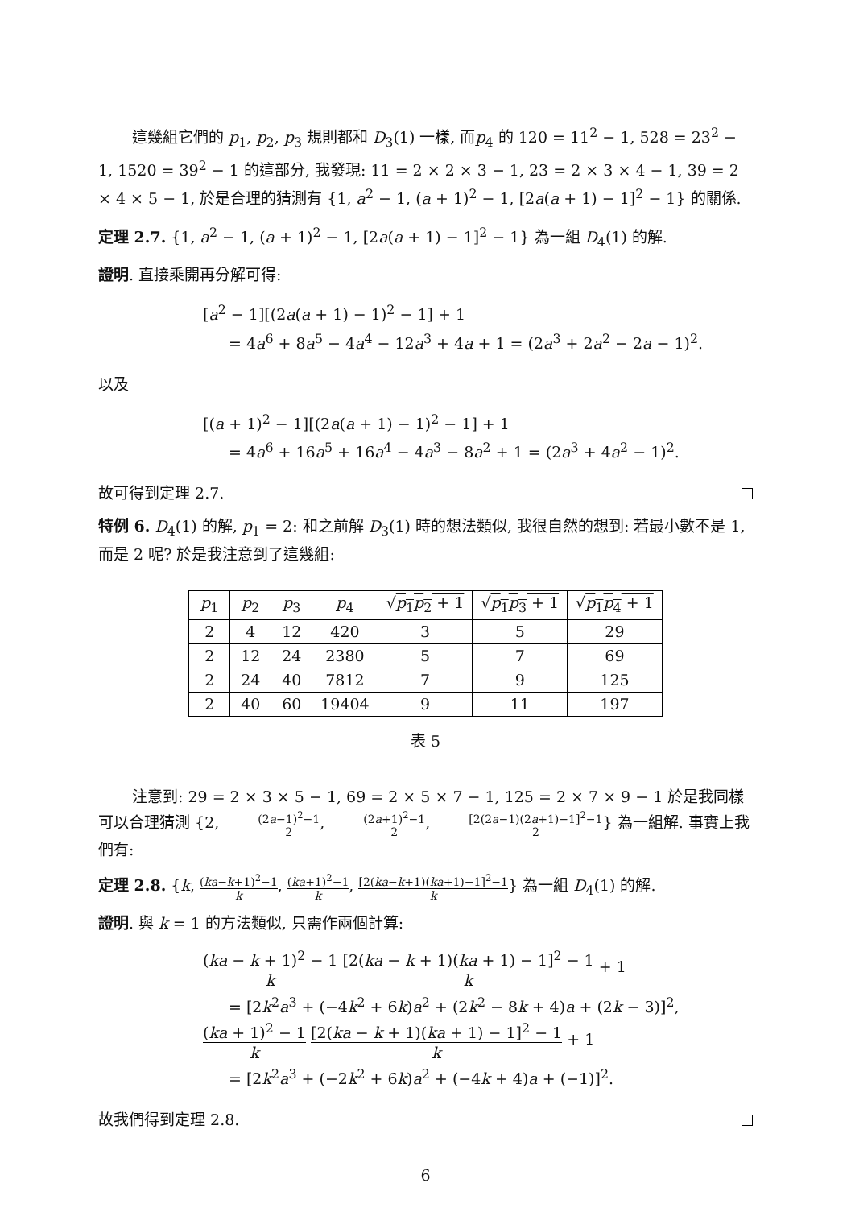這幾組它們的 p<sub>1</sub>, p<sub>2</sub>, p<sub>3</sub> 規則都和 D<sub>3</sub>(1) 一樣, 而p<sub>4</sub> 的 120 = 11<sup>2</sup> − 1, 528 = 23<sup>2</sup> − 1, 1520 = 39<sup>2</sup> − 1 的這部分, 我發現: 11 = 2 × 2 × 3 − 1, 23 = 2 × 3 × 4 − 1, 39 = 2 × 4 × 5 − 1, 於是合理的猜測有 {1, a<sup>2</sup> − 1, (a + 1)<sup>2</sup> − 1, [2a(a + 1) − 1]<sup>2</sup> − 1} 的關係.
定理 2.7. {1, a<sup>2</sup> − 1, (a + 1)<sup>2</sup> − 1, [2a(a + 1) − 1]<sup>2</sup> − 1} 為一組 D<sub>4</sub>(1) 的解.
證明. 直接乘開再分解可得:
[a<sup>2</sup> − 1][(2a(a + 1) − 1)<sup>2</sup> − 1] + 1
= 4a<sup>6</sup> + 8a<sup>5</sup> − 4a<sup>4</sup> − 12a<sup>3</sup> + 4a + 1 = (2a<sup>3</sup> + 2a<sup>2</sup> − 2a − 1)<sup>2</sup>.
以及
[(a + 1)<sup>2</sup> − 1][(2a(a + 1) − 1)<sup>2</sup> − 1] + 1
= 4a<sup>6</sup> + 16a<sup>5</sup> + 16a<sup>4</sup> − 4a<sup>3</sup> − 8a<sup>2</sup> + 1 = (2a<sup>3</sup> + 4a<sup>2</sup> − 1)<sup>2</sup>.
故可得到定理 2.7.
特例 6. D<sub>4</sub>(1) 的解, p<sub>1</sub> = 2: 和之前解 D<sub>3</sub>(1) 時的想法類似, 我很自然的想到: 若最小數不是 1, 而是 2 呢? 於是我注意到了這幾組:
| p<sub>1</sub> | p<sub>2</sub> | p<sub>3</sub> | p<sub>4</sub> | √ p<sub>1</sub> p<sub>2</sub> + 1 | √ p<sub>1</sub> p<sub>3</sub> + 1 | √ p<sub>1</sub> p<sub>4</sub> + 1 |
| --- | --- | --- | --- | --- | --- | --- |
| 2 | 4 | 12 | 420 | 3 | 5 | 29 |
| 2 | 12 | 24 | 2380 | 5 | 7 | 69 |
| 2 | 24 | 40 | 7812 | 7 | 9 | 125 |
| 2 | 40 | 60 | 19404 | 9 | 11 | 197 |
表 5
注意到: 29 = 2 × 3 × 5 − 1, 69 = 2 × 5 × 7 − 1, 125 = 2 × 7 × 9 − 1 於是我同樣可以合理猜測 {2, (2a−1)<sup>2</sup>−1 2, (2a+1)<sup>2</sup>−1 2, [2(2a−1)(2a+1)−1]<sup>2</sup>−1 2} 為一組解. 事實上我們有:
定理 2.8. {k, (ka−k+1)<sup>2</sup>−1 k, (ka+1)<sup>2</sup>−1 k, [2(ka−k+1)(ka+1)−1]<sup>2</sup>−1 k} 為一組 D<sub>4</sub>(1) 的解.
證明. 與 k = 1 的方法類似, 只需作兩個計算:
(ka − k + 1)<sup>2</sup> − 1 k [2(ka − k + 1)(ka + 1) − 1]<sup>2</sup> − 1 k + 1
= [2k<sup>2</sup>a<sup>3</sup> + (−4k<sup>2</sup> + 6k)a<sup>2</sup> + (2k<sup>2</sup> − 8k + 4)a + (2k − 3)]<sup>2</sup>,
(ka + 1)<sup>2</sup> − 1 k [2(ka − k + 1)(ka + 1) − 1]<sup>2</sup> − 1 k + 1
= [2k<sup>2</sup>a<sup>3</sup> + (−2k<sup>2</sup> + 6k)a<sup>2</sup> + (−4k + 4)a + (−1)]<sup>2</sup>.
故我們得到定理 2.8.
6